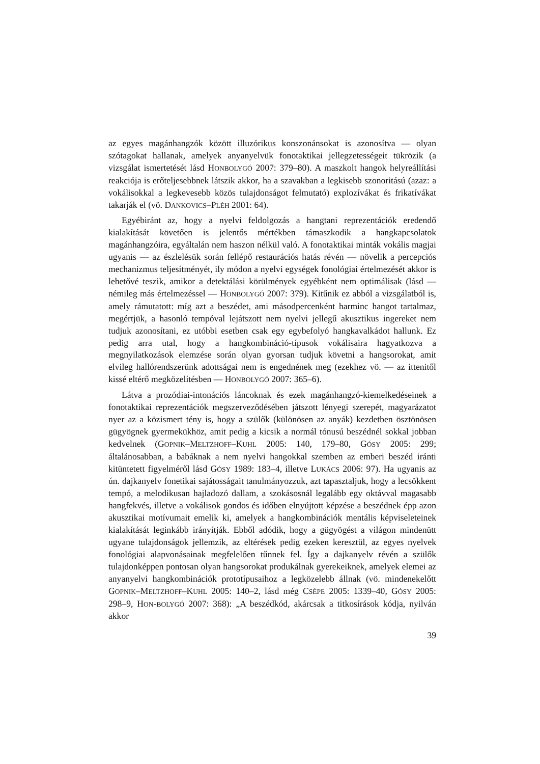az egyes magánhangzók között illuzórikus konszonánsokat is azonosítva — olyan szótagokat hallanak, amelyek anyanyelvük fonotaktikai jellegzetességeit tükrözik (a vizsgálat ismertetését lásd HONBOLYGÓ 2007: 379–80). A maszkolt hangok helyreállítási reakciója is erőteljesebbnek látszik akkor, ha a szavakban a legkisebb szonoritású (azaz: a vokálisokkal a legkevesebb közös tulajdonságot felmutató) explozívákat és frikatívákat takarják el (vö. DANKOVICS–PLÉH 2001: 64).
Egyébiránt az, hogy a nyelvi feldolgozás a hangtani reprezentációk eredendő kialakítását követően is jelentős mértékben támaszkodik a hangkapcsolatok magánhangzóira, egyáltalán nem haszon nélkül való. A fonotaktikai minták vokális magjai ugyanis — az észlelésük során fellépő restaurációs hatás révén — növelik a percepciós mechanizmus teljesítményét, ily módon a nyelvi egységek fonológiai értelmezését akkor is lehetővé teszik, amikor a detektálási körülmények egyébként nem optimálisak (lásd — némileg más értelmezéssel — HONBOLYGÓ 2007: 379). Kitűnik ez abból a vizsgálatból is, amely rámutatott: míg azt a beszédet, ami másodpercenként harminc hangot tartalmaz, megértjük, a hasonló tempóval lejátszott nem nyelvi jellegű akusztikus ingereket nem tudjuk azonosítani, ez utóbbi esetben csak egy egybefolyó hangkavalkádot hallunk. Ez pedig arra utal, hogy a hangkombináció-típusok vokálisaira hagyatkozva a megnyilatkozások elemzése során olyan gyorsan tudjuk követni a hangsorokat, amit elvileg hallórendszerünk adottságai nem is engednének meg (ezekhez vö. — az ittenitől kissé eltérő megközelítésben — HONBOLYGÓ 2007: 365–6).
Látva a prozódiai-intonációs láncoknak és ezek magánhangzó-kiemelkedéseinek a fonotaktikai reprezentációk megszerveződésében játszott lényegi szerepét, magyarázatot nyer az a közismert tény is, hogy a szülők (különösen az anyák) kezdetben ösztönösen gügyögnek gyermekükhöz, amit pedig a kicsik a normál tónusú beszédnél sokkal jobban kedvelnek (GOPNIK–MELTZHOFF–KUHL 2005: 140, 179–80, GÓSY 2005: 299; általánosabban, a babáknak a nem nyelvi hangokkal szemben az emberi beszéd iránti kitüntetett figyelméről lásd GÓSY 1989: 183–4, illetve LUKÁCS 2006: 97). Ha ugyanis az ún. dajkanyelv fonetikai sajátosságait tanulmányozzuk, azt tapasztaljuk, hogy a lecsökkent tempó, a melodikusan hajladozó dallam, a szokásosnál legalább egy oktávval magasabb hangfekvés, illetve a vokálisok gondos és időben elnyújtott képzése a beszédnek épp azon akusztikai motívumait emelik ki, amelyek a hangkombinációk mentális képviseleteinek kialakítását leginkább irányítják. Ebből adódik, hogy a gügyögést a világon mindenütt ugyane tulajdonságok jellemzik, az eltérések pedig ezeken keresztül, az egyes nyelvek fonológiai alapvonásainak megfelelően tűnnek fel. Így a dajkanyelv révén a szülők tulajdonképpen pontosan olyan hangsorokat produkálnak gyerekeiknek, amelyek elemei az anyanyelvi hangkombinációk prototípusaihoz a legközelebb állnak (vö. mindenekelőtt GOPNIK–MELTZHOFF–KUHL 2005: 140–2, lásd még CSÉPE 2005: 1339–40, GÓSY 2005: 298–9, HON-BOLYGÓ 2007: 368): „A beszédkód, akárcsak a titkosírások kódja, nyilván akkor
39